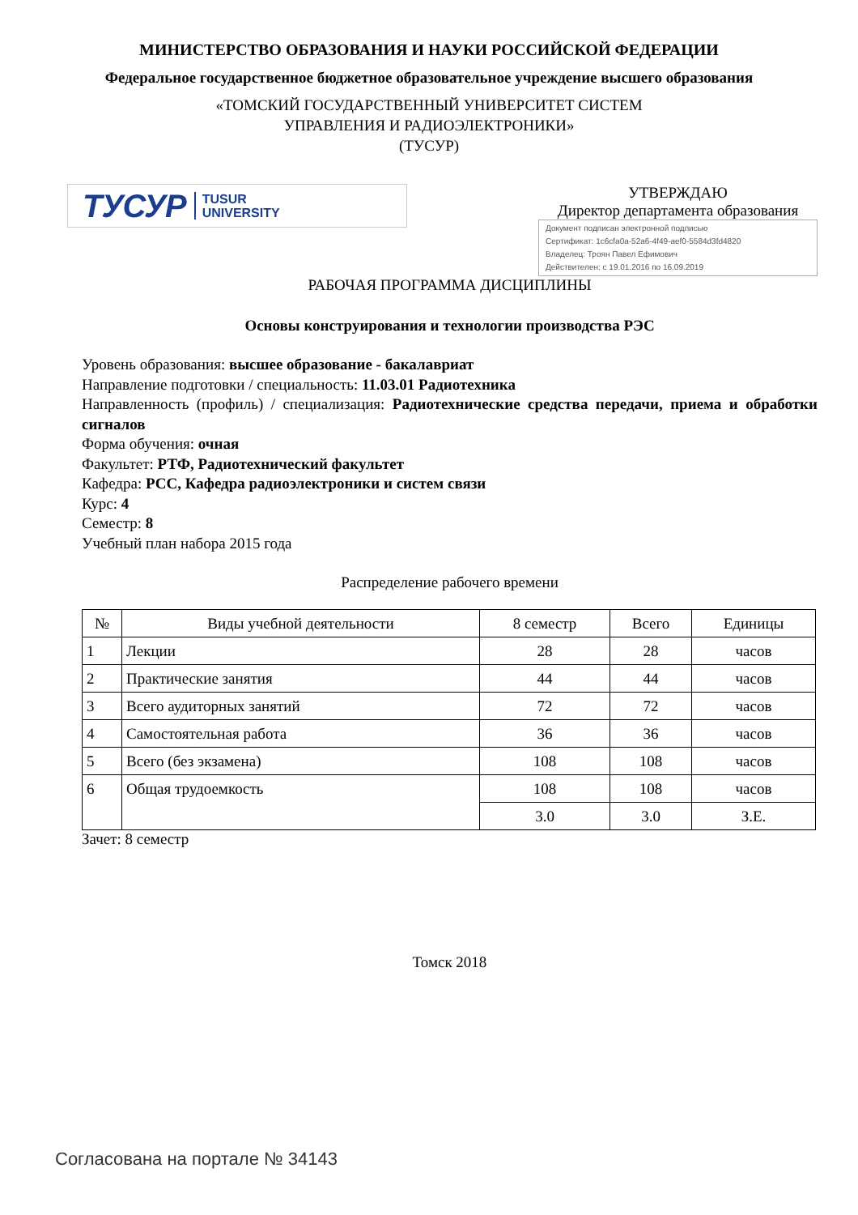МИНИСТЕРСТВО ОБРАЗОВАНИЯ И НАУКИ РОССИЙСКОЙ ФЕДЕРАЦИИ
Федеральное государственное бюджетное образовательное учреждение высшего образования
«ТОМСКИЙ ГОСУДАРСТВЕННЫЙ УНИВЕРСИТЕТ СИСТЕМ
УПРАВЛЕНИЯ И РАДИОЭЛЕКТРОНИКИ»
(ТУСУР)
ТУСУР TUSUR
UNIVERSITY
УТВЕРЖДАЮ
Директор департамента образования
Документ подписан электронной подписью
Сертификат: 1c6cfa0a-52a6-4f49-aef0-5584d3fd4820
Владелец: Троян Павел Ефимович
Действителен: с 19.01.2016 по 16.09.2019
РАБОЧАЯ ПРОГРАММА ДИСЦИПЛИНЫ
Основы конструирования и технологии производства РЭС
Уровень образования: высшее образование - бакалавриат
Направление подготовки / специальность: 11.03.01 Радиотехника
Направленность (профиль) / специализация: Радиотехнические средства передачи, приема и обработки сигналов
Форма обучения: очная
Факультет: РТФ, Радиотехнический факультет
Кафедра: РСС, Кафедра радиоэлектроники и систем связи
Курс: 4
Семестр: 8
Учебный план набора 2015 года
Распределение рабочего времени
| № | Виды учебной деятельности | 8 семестр | Всего | Единицы |
| --- | --- | --- | --- | --- |
| 1 | Лекции | 28 | 28 | часов |
| 2 | Практические занятия | 44 | 44 | часов |
| 3 | Всего аудиторных занятий | 72 | 72 | часов |
| 4 | Самостоятельная работа | 36 | 36 | часов |
| 5 | Всего (без экзамена) | 108 | 108 | часов |
| 6 | Общая трудоемкость | 108 | 108 | часов |
| | | 3.0 | 3.0 | З.Е. |
Зачет: 8 семестр
Томск 2018
Согласована на портале № 34143